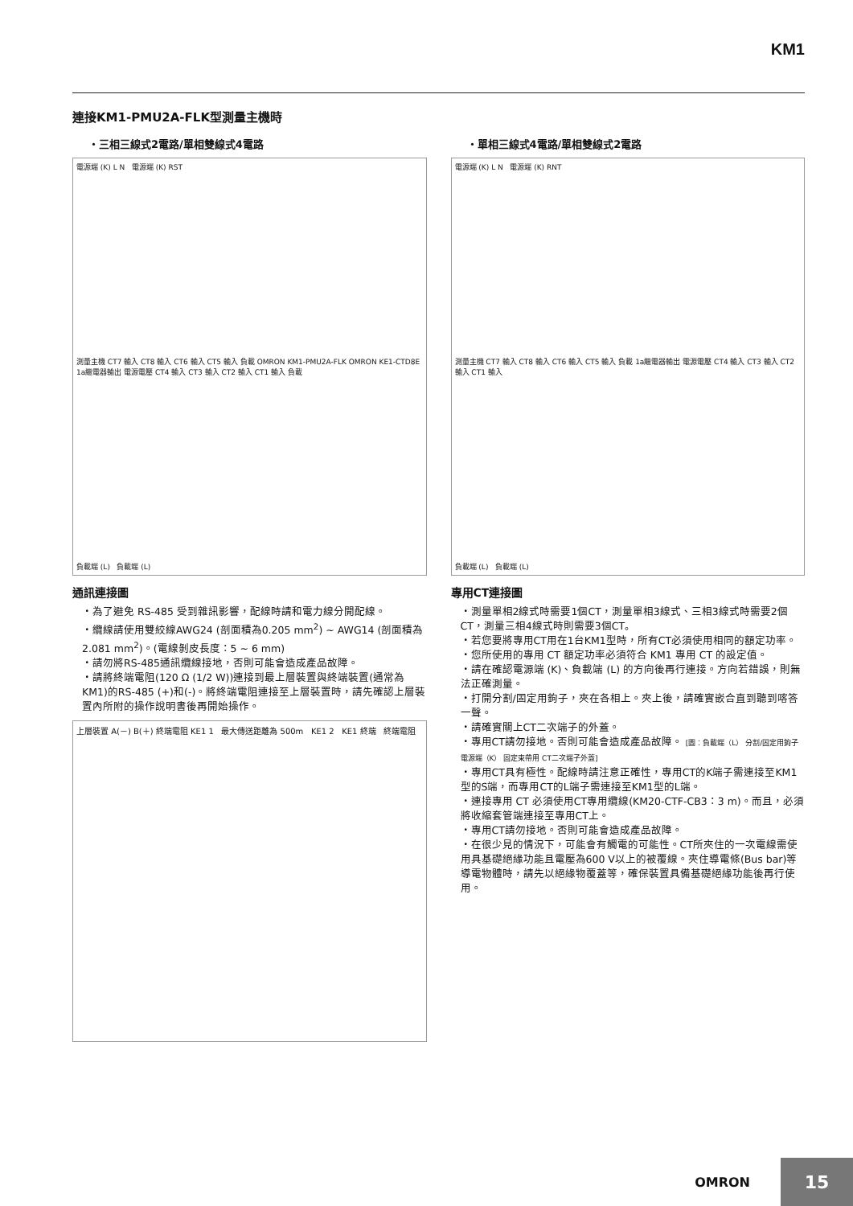KM1
連接KM1-PMU2A-FLK型測量主機時
・三相三線式2電路/單相雙線式4電路
電源端 (K) L N 電源端 (K) RST
測量主機 CT7 輸入 CT8 輸入 CT6 輸入 CT5 輸入 負載 OMRON KM1-PMU2A-FLK OMRON KE1-CTD8E 1a繼電器輸出 電源電壓 CT4 輸入 CT3 輸入 CT2 輸入 CT1 輸入 負載
負載端 (L) 負載端 (L)
通訊連接圖
・為了避免 RS-485 受到雜訊影響，配線時請和電力線分開配線。
・纜線請使用雙絞線AWG24 (剖面積為0.205 mm<sup>2</sup>) ~ AWG14 (剖面積為2.081 mm<sup>2</sup>)。(電線剝皮長度：5 ~ 6 mm)
・請勿將RS-485通訊纜線接地，否則可能會造成產品故障。
・請將終端電阻(120 Ω (1/2 W))連接到最上層裝置與終端裝置(通常為KM1)的RS-485 (+)和(-)。將終端電阻連接至上層裝置時，請先確認上層裝置內所附的操作說明書後再開始操作。
上層裝置 A(－) B(＋) 終端電阻 KE1 1 最大傳送距離為 500m KE1 2 KE1 終端 終端電阻
・單相三線式4電路/單相雙線式2電路
電源端 (K) L N 電源端 (K) RNT
測量主機 CT7 輸入 CT8 輸入 CT6 輸入 CT5 輸入 負載 1a繼電器輸出 電源電壓 CT4 輸入 CT3 輸入 CT2 輸入 CT1 輸入
負載端 (L) 負載端 (L)
專用CT連接圖
・測量單相2線式時需要1個CT，測量單相3線式、三相3線式時需要2個CT，測量三相4線式時則需要3個CT。
・若您要將專用CT用在1台KM1型時，所有CT必須使用相同的額定功率。
・您所使用的專用 CT 額定功率必須符合 KM1 專用 CT 的設定值。
・請在確認電源端 (K)、負載端 (L) 的方向後再行連接。方向若錯誤，則無法正確測量。
・打開分割/固定用鉤子，夾在各相上。夾上後，請確實嵌合直到聽到喀答一聲。
・請確實關上CT二次端子的外蓋。
・專用CT請勿接地。否則可能會造成產品故障。 [圖：負載端（L） 分割/固定用鉤子 電源端（K） 固定束帶用 CT二次端子外蓋]
・專用CT具有極性。配線時請注意正確性，專用CT的K端子需連接至KM1型的S端，而專用CT的L端子需連接至KM1型的L端。
・連接專用 CT 必須使用CT專用纜線(KM20-CTF-CB3：3 m)。而且，必須將收縮套管端連接至專用CT上。
・專用CT請勿接地。否則可能會造成產品故障。
・在很少見的情況下，可能會有觸電的可能性。CT所夾住的一次電線需使用具基礎絕緣功能且電壓為600 V以上的被覆線。夾住導電條(Bus bar)等導電物體時，請先以絕緣物覆蓋等，確保裝置具備基礎絕緣功能後再行使用。
OMRON 15